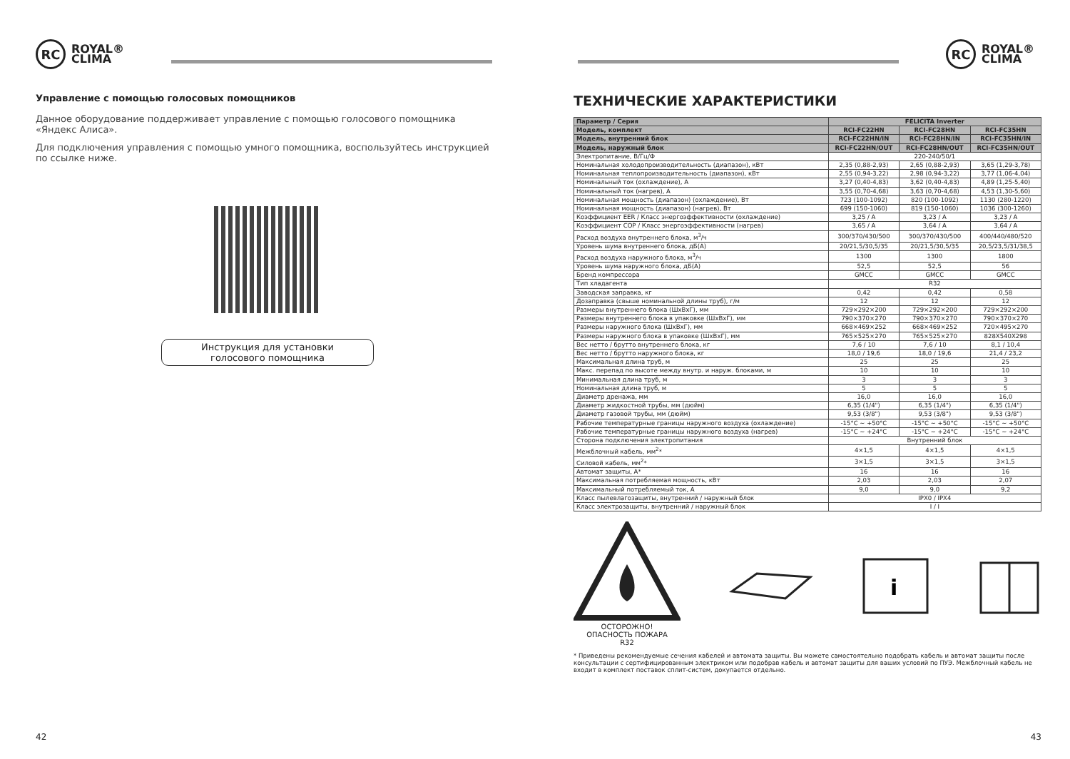RC
ROYAL®
CLIMA
Управление с помощью голосовых помощников
Данное оборудование поддерживает управление с помощью голосового помощника «Яндекс Алиса».
Для подключения управления с помощью умного помощника, воспользуйтесь инструкцией по ссылке ниже.
Инструкция для установки
голосового помощника
42
RC
ROYAL®
CLIMA
ТЕХНИЧЕСКИЕ ХАРАКТЕРИСТИКИ
| Параметр / Серия | FELICITA Inverter | | |
| --- | --- | --- | --- |
| Модель, комплект | RCI-FC22HN | RCI-FC28HN | RCI-FC35HN |
| Модель, внутренний блок | RCI-FC22HN/IN | RCI-FC28HN/IN | RCI-FC35HN/IN |
| Модель, наружный блок | RCI-FC22HN/OUT | RCI-FC28HN/OUT | RCI-FC35HN/OUT |
| Электропитание, В/Гц/Ф | 220-240/50/1 | | |
| Номинальная холодопроизводительность (диапазон), кВт | 2,35 (0,88-2,93) | 2,65 (0,88-2,93) | 3,65 (1,29-3,78) |
| Номинальная теплопроизводительность (диапазон), кВт | 2,55 (0,94-3,22) | 2,98 (0,94-3,22) | 3,77 (1,06-4,04) |
| Номинальный ток (охлаждение), А | 3,27 (0,40-4,83) | 3,62 (0,40-4,83) | 4,89 (1,25-5,40) |
| Номинальный ток (нагрев), А | 3,55 (0,70-4,68) | 3,63 (0,70-4,68) | 4,53 (1,30-5,60) |
| Номинальная мощность (диапазон) (охлаждение), Вт | 723 (100-1092) | 820 (100-1092) | 1130 (280-1220) |
| Номинальная мощность (диапазон) (нагрев), Вт | 699 (150-1060) | 819 (150-1060) | 1036 (300-1260) |
| Коэффициент EER / Класс энергоэффективности (охлаждение) | 3,25 / A | 3,23 / A | 3,23 / A |
| Коэффициент COP / Класс энергоэффективности (нагрев) | 3,65 / A | 3,64 / A | 3,64 / A |
| Расход воздуха внутреннего блока, м<sup>3</sup>/ч | 300/370/430/500 | 300/370/430/500 | 400/440/480/520 |
| Уровень шума внутреннего блока, дБ(А) | 20/21,5/30,5/35 | 20/21,5/30,5/35 | 20,5/23,5/31/38,5 |
| Расход воздуха наружного блока, м<sup>3</sup>/ч | 1300 | 1300 | 1800 |
| Уровень шума наружного блока, дБ(А) | 52,5 | 52,5 | 56 |
| Бренд компрессора | GMCC | GMCC | GMCC |
| Тип хладагента | R32 | | |
| Заводская заправка, кг | 0,42 | 0,42 | 0,58 |
| Дозаправка (свыше номинальной длины труб), г/м | 12 | 12 | 12 |
| Размеры внутреннего блока (ШхВхГ), мм | 729×292×200 | 729×292×200 | 729×292×200 |
| Размеры внутреннего блока в упаковке (ШхВхГ), мм | 790×370×270 | 790×370×270 | 790×370×270 |
| Размеры наружного блока (ШхВхГ), мм | 668×469×252 | 668×469×252 | 720×495×270 |
| Размеры наружного блока в упаковке (ШхВхГ), мм | 765×525×270 | 765×525×270 | 828X540X298 |
| Вес нетто / брутто внутреннего блока, кг | 7,6 / 10 | 7,6 / 10 | 8,1 / 10,4 |
| Вес нетто / брутто наружного блока, кг | 18,0 / 19,6 | 18,0 / 19,6 | 21,4 / 23,2 |
| Максимальная длина труб, м | 25 | 25 | 25 |
| Макс. перепад по высоте между внутр. и наруж. блоками, м | 10 | 10 | 10 |
| Минимальная длина труб, м | 3 | 3 | 3 |
| Номинальная длина труб, м | 5 | 5 | 5 |
| Диаметр дренажа, мм | 16,0 | 16,0 | 16,0 |
| Диаметр жидкостной трубы, мм (дюйм) | 6,35 (1/4") | 6,35 (1/4") | 6,35 (1/4") |
| Диаметр газовой трубы, мм (дюйм) | 9,53 (3/8") | 9,53 (3/8") | 9,53 (3/8") |
| Рабочие температурные границы наружного воздуха (охлаждение) | -15°C ~ +50°C | -15°C ~ +50°C | -15°C ~ +50°C |
| Рабочие температурные границы наружного воздуха (нагрев) | -15°C ~ +24°C | -15°C ~ +24°C | -15°C ~ +24°C |
| Сторона подключения электропитания | Внутренний блок | | |
| Межблочный кабель, мм<sup>2</sup>* | 4×1,5 | 4×1,5 | 4×1,5 |
| Силовой кабель, мм<sup>2</sup>* | 3×1,5 | 3×1,5 | 3×1,5 |
| Автомат защиты, А* | 16 | 16 | 16 |
| Максимальная потребляемая мощность, кВт | 2,03 | 2,03 | 2,07 |
| Максимальный потребляемый ток, А | 9,0 | 9,0 | 9,2 |
| Класс пылевлагозащиты, внутренний / наружный блок | IPX0 / IPX4 | | |
| Класс электрозащиты, внутренний / наружный блок | I / I | | |
ОСТОРОЖНО!
ОПАСНОСТЬ ПОЖАРА
R32
i
* Приведены рекомендуемые сечения кабелей и автомата защиты. Вы можете самостоятельно подобрать кабель и автомат защиты после консультации с сертифицированным электриком или подобрав кабель и автомат защиты для ваших условий по ПУЭ. Межблочный кабель не входит в комплект поставок сплит-систем, докупается отдельно.
43